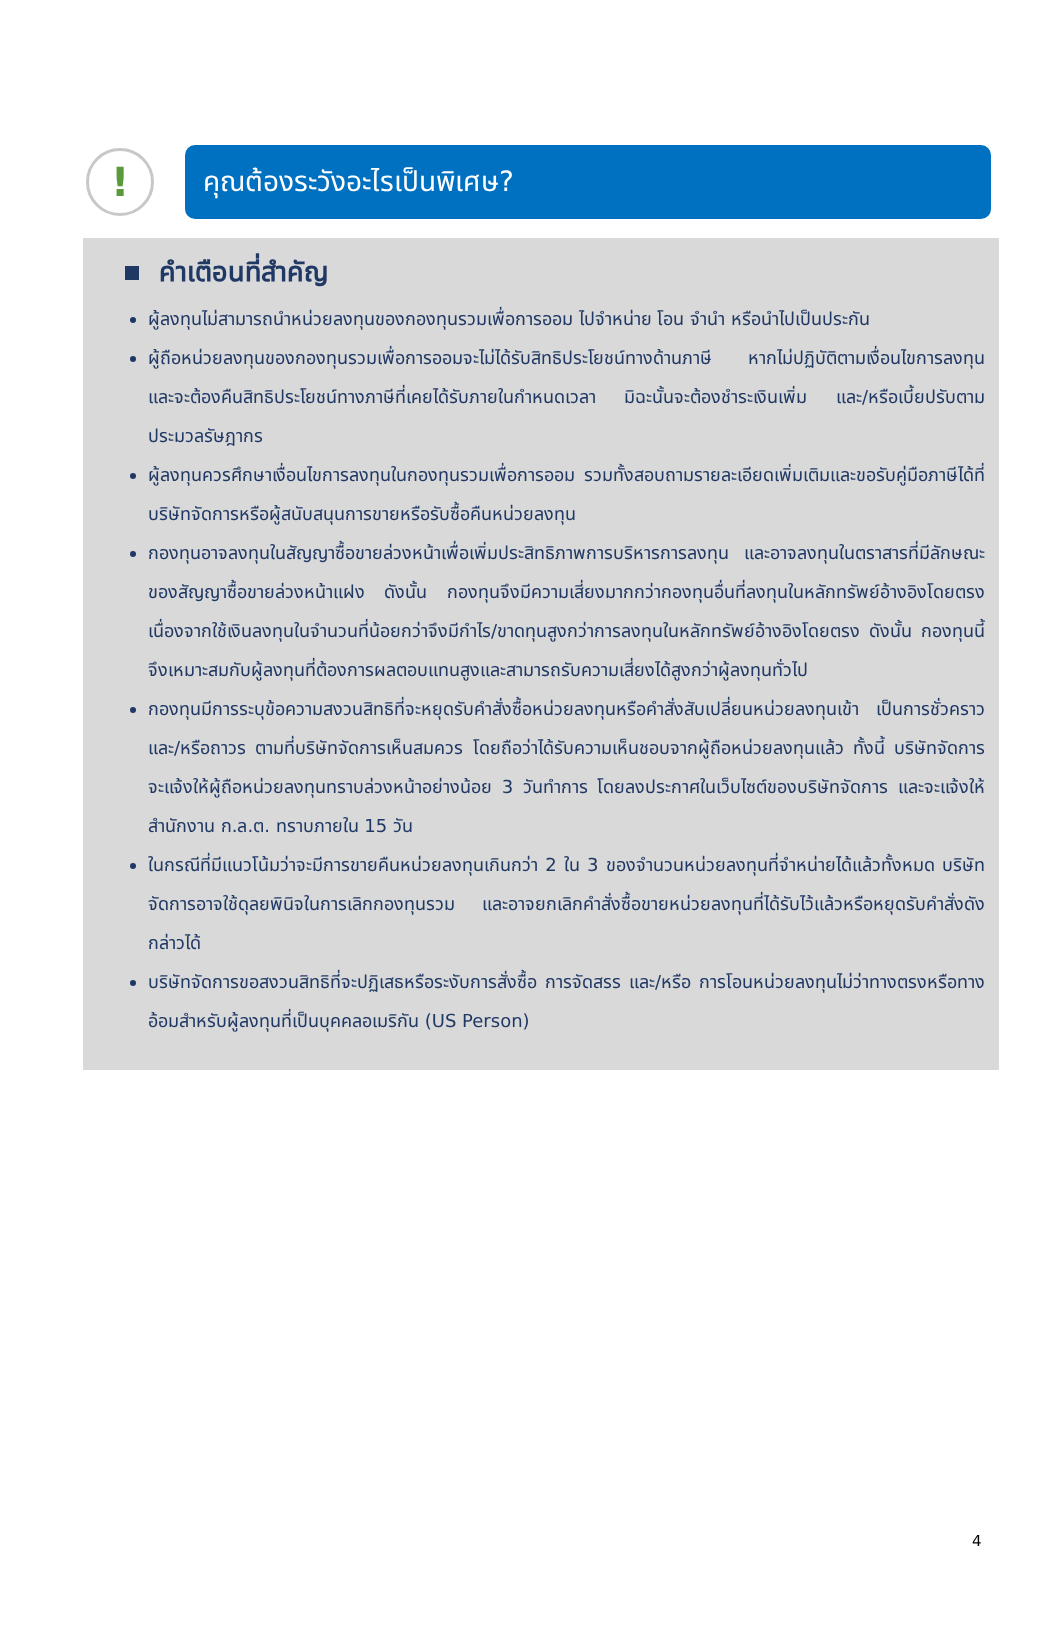!
คุณต้องระวังอะไรเป็นพิเศษ?
คำเตือนที่สำคัญ
ผู้ลงทุนไม่สามารถนำหน่วยลงทุนของกองทุนรวมเพื่อการออม ไปจำหน่าย โอน จำนำ หรือนำไปเป็นประกัน
ผู้ถือหน่วยลงทุนของกองทุนรวมเพื่อการออมจะไม่ได้รับสิทธิประโยชน์ทางด้านภาษี หากไม่ปฏิบัติตามเงื่อนไขการลงทุน และจะต้องคืนสิทธิประโยชน์ทางภาษีที่เคยได้รับภายในกำหนดเวลา มิฉะนั้นจะต้องชำระเงินเพิ่ม และ/หรือเบี้ยปรับตามประมวลรัษฎากร
ผู้ลงทุนควรศึกษาเงื่อนไขการลงทุนในกองทุนรวมเพื่อการออม รวมทั้งสอบถามรายละเอียดเพิ่มเติมและขอรับคู่มือภาษีได้ที่บริษัทจัดการหรือผู้สนับสนุนการขายหรือรับซื้อคืนหน่วยลงทุน
กองทุนอาจลงทุนในสัญญาซื้อขายล่วงหน้าเพื่อเพิ่มประสิทธิภาพการบริหารการลงทุน และอาจลงทุนในตราสารที่มีลักษณะของสัญญาซื้อขายล่วงหน้าแฝง ดังนั้น กองทุนจึงมีความเสี่ยงมากกว่ากองทุนอื่นที่ลงทุนในหลักทรัพย์อ้างอิงโดยตรง เนื่องจากใช้เงินลงทุนในจำนวนที่น้อยกว่าจึงมีกำไร/ขาดทุนสูงกว่าการลงทุนในหลักทรัพย์อ้างอิงโดยตรง ดังนั้น กองทุนนี้จึงเหมาะสมกับผู้ลงทุนที่ต้องการผลตอบแทนสูงและสามารถรับความเสี่ยงได้สูงกว่าผู้ลงทุนทั่วไป
กองทุนมีการระบุข้อความสงวนสิทธิที่จะหยุดรับคำสั่งซื้อหน่วยลงทุนหรือคำสั่งสับเปลี่ยนหน่วยลงทุนเข้า เป็นการชั่วคราวและ/หรือถาวร ตามที่บริษัทจัดการเห็นสมควร โดยถือว่าได้รับความเห็นชอบจากผู้ถือหน่วยลงทุนแล้ว ทั้งนี้ บริษัทจัดการจะแจ้งให้ผู้ถือหน่วยลงทุนทราบล่วงหน้าอย่างน้อย 3 วันทำการ โดยลงประกาศในเว็บไซต์ของบริษัทจัดการ และจะแจ้งให้สำนักงาน ก.ล.ต. ทราบภายใน 15 วัน
ในกรณีที่มีแนวโน้มว่าจะมีการขายคืนหน่วยลงทุนเกินกว่า 2 ใน 3 ของจำนวนหน่วยลงทุนที่จำหน่ายได้แล้วทั้งหมด บริษัทจัดการอาจใช้ดุลยพินิจในการเลิกกองทุนรวม และอาจยกเลิกคำสั่งซื้อขายหน่วยลงทุนที่ได้รับไว้แล้วหรือหยุดรับคำสั่งดังกล่าวได้
บริษัทจัดการขอสงวนสิทธิที่จะปฏิเสธหรือระงับการสั่งซื้อ การจัดสรร และ/หรือ การโอนหน่วยลงทุนไม่ว่าทางตรงหรือทางอ้อมสำหรับผู้ลงทุนที่เป็นบุคคลอเมริกัน (US Person)
4